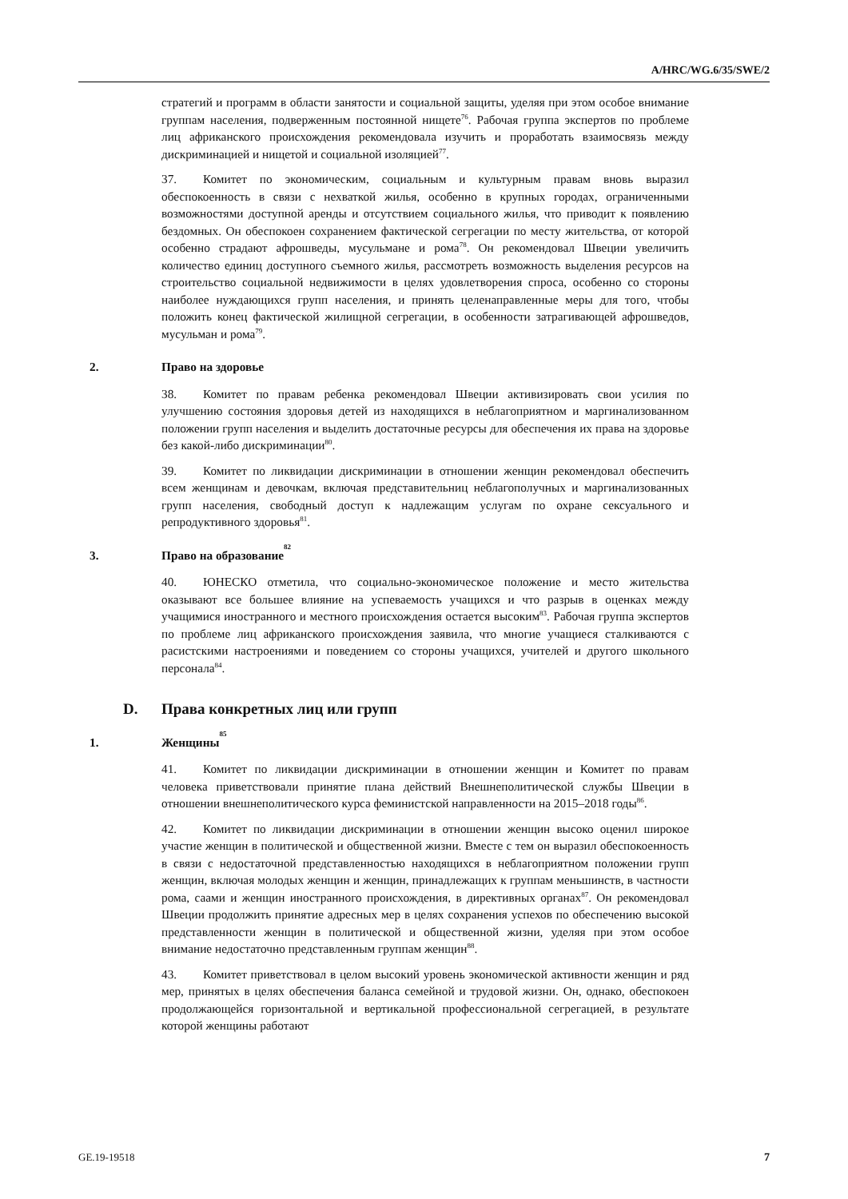A/HRC/WG.6/35/SWE/2
стратегий и программ в области занятости и социальной защиты, уделяя при этом особое внимание группам населения, подверженным постоянной нищете<sup>76</sup>. Рабочая группа экспертов по проблеме лиц африканского происхождения рекомендовала изучить и проработать взаимосвязь между дискриминацией и нищетой и социальной изоляцией<sup>77</sup>.
37. Комитет по экономическим, социальным и культурным правам вновь выразил обеспокоенность в связи с нехваткой жилья, особенно в крупных городах, ограниченными возможностями доступной аренды и отсутствием социального жилья, что приводит к появлению бездомных. Он обеспокоен сохранением фактической сегрегации по месту жительства, от которой особенно страдают афрошведы, мусульмане и рома<sup>78</sup>. Он рекомендовал Швеции увеличить количество единиц доступного съемного жилья, рассмотреть возможность выделения ресурсов на строительство социальной недвижимости в целях удовлетворения спроса, особенно со стороны наиболее нуждающихся групп населения, и принять целенаправленные меры для того, чтобы положить конец фактической жилищной сегрегации, в особенности затрагивающей афрошведов, мусульман и рома<sup>79</sup>.
2. Право на здоровье
38. Комитет по правам ребенка рекомендовал Швеции активизировать свои усилия по улучшению состояния здоровья детей из находящихся в неблагоприятном и маргинализованном положении групп населения и выделить достаточные ресурсы для обеспечения их права на здоровье без какой-либо дискриминации<sup>80</sup>.
39. Комитет по ликвидации дискриминации в отношении женщин рекомендовал обеспечить всем женщинам и девочкам, включая представительниц неблагополучных и маргинализованных групп населения, свободный доступ к надлежащим услугам по охране сексуального и репродуктивного здоровья<sup>81</sup>.
3. Право на образование<sup>82</sup>
40. ЮНЕСКО отметила, что социально-экономическое положение и место жительства оказывают все большее влияние на успеваемость учащихся и что разрыв в оценках между учащимися иностранного и местного происхождения остается высоким<sup>83</sup>. Рабочая группа экспертов по проблеме лиц африканского происхождения заявила, что многие учащиеся сталкиваются с расистскими настроениями и поведением со стороны учащихся, учителей и другого школьного персонала<sup>84</sup>.
D. Права конкретных лиц или групп
1. Женщины<sup>85</sup>
41. Комитет по ликвидации дискриминации в отношении женщин и Комитет по правам человека приветствовали принятие плана действий Внешнеполитической службы Швеции в отношении внешнеполитического курса феминистской направленности на 2015–2018 годы<sup>86</sup>.
42. Комитет по ликвидации дискриминации в отношении женщин высоко оценил широкое участие женщин в политической и общественной жизни. Вместе с тем он выразил обеспокоенность в связи с недостаточной представленностью находящихся в неблагоприятном положении групп женщин, включая молодых женщин и женщин, принадлежащих к группам меньшинств, в частности рома, саами и женщин иностранного происхождения, в директивных органах<sup>87</sup>. Он рекомендовал Швеции продолжить принятие адресных мер в целях сохранения успехов по обеспечению высокой представленности женщин в политической и общественной жизни, уделяя при этом особое внимание недостаточно представленным группам женщин<sup>88</sup>.
43. Комитет приветствовал в целом высокий уровень экономической активности женщин и ряд мер, принятых в целях обеспечения баланса семейной и трудовой жизни. Он, однако, обеспокоен продолжающейся горизонтальной и вертикальной профессиональной сегрегацией, в результате которой женщины работают
GE.19-19518 7